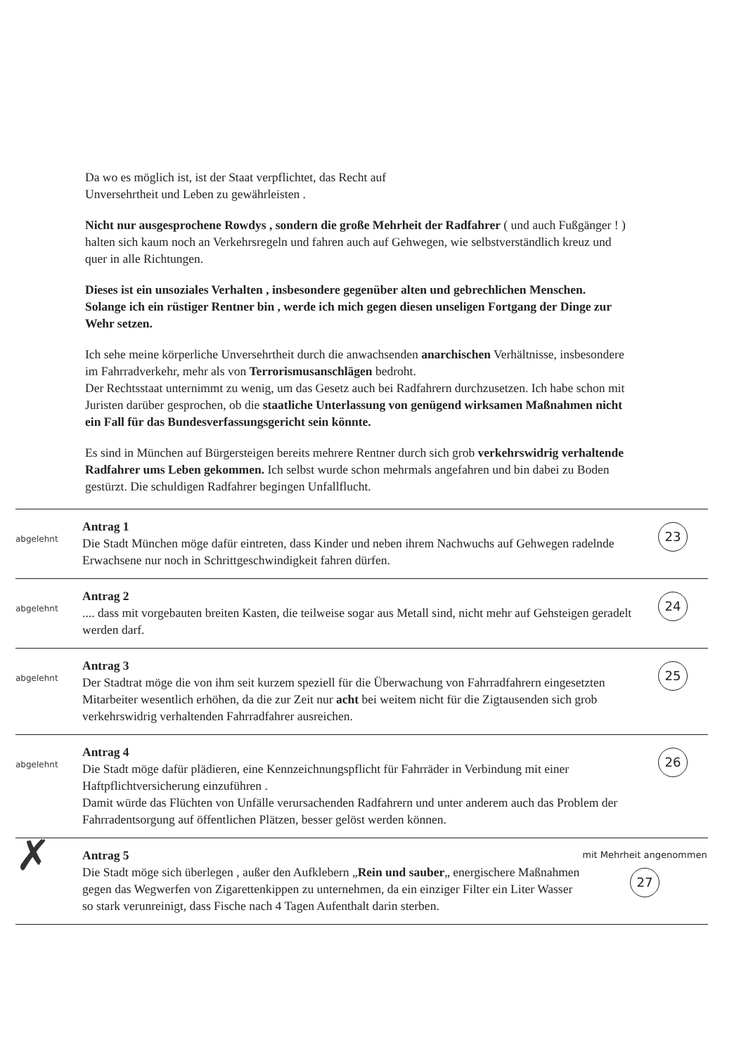Da wo es möglich ist, ist der Staat verpflichtet, das Recht auf
Unversehrtheit und Leben zu gewährleisten .
Nicht nur ausgesprochene Rowdys , sondern die große Mehrheit der Radfahrer ( und auch Fußgänger ! ) halten sich kaum noch an Verkehrsregeln und fahren auch auf Gehwegen, wie selbstverständlich kreuz und quer in alle Richtungen.
Dieses ist ein unsoziales Verhalten , insbesondere gegenüber alten und gebrechlichen Menschen.
Solange ich ein rüstiger Rentner bin , werde ich mich gegen diesen unseligen Fortgang der Dinge zur Wehr setzen.
Ich sehe meine körperliche Unversehrtheit durch die anwachsenden anarchischen Verhältnisse, insbesondere im Fahrradverkehr, mehr als von Terrorismusanschlägen bedroht.
Der Rechtsstaat unternimmt zu wenig, um das Gesetz auch bei Radfahrern durchzusetzen. Ich habe schon mit Juristen darüber gesprochen, ob die staatliche Unterlassung von genügend wirksamen Maßnahmen nicht ein Fall für das Bundesverfassungsgericht sein könnte.
Es sind in München auf Bürgersteigen bereits mehrere Rentner durch sich grob verkehrswidrig verhaltende Radfahrer ums Leben gekommen. Ich selbst wurde schon mehrmals angefahren und bin dabei zu Boden gestürzt. Die schuldigen Radfahrer begingen Unfallflucht.
abgelehnt
Antrag 1
Die Stadt München möge dafür eintreten, dass Kinder und neben ihrem Nachwuchs auf Gehwegen radelnde Erwachsene nur noch in Schrittgeschwindigkeit fahren dürfen.
23
abgelehnt
Antrag 2
.... dass mit vorgebauten breiten Kasten, die teilweise sogar aus Metall sind, nicht mehr auf Gehsteigen geradelt werden darf.
24
abgelehnt
Antrag 3
Der Stadtrat möge die von ihm seit kurzem speziell für die Überwachung von Fahrradfahrern eingesetzten Mitarbeiter wesentlich erhöhen, da die zur Zeit nur acht bei weitem nicht für die Zigtausenden sich grob verkehrswidrig verhaltenden Fahrradfahrer ausreichen.
25
abgelehnt
Antrag 4
Die Stadt möge dafür plädieren, eine Kennzeichnungspflicht für Fahrräder in Verbindung mit einer Haftpflichtversicherung einzuführen .
Damit würde das Flüchten von Unfälle verursachenden Radfahrern und unter anderem auch das Problem der Fahrradentsorgung auf öffentlichen Plätzen, besser gelöst werden können.
26
✗
Antrag 5
Die Stadt möge sich überlegen , außer den Aufklebern „Rein und sauber„ energischere Maßnahmen gegen das Wegwerfen von Zigarettenkippen zu unternehmen, da ein einziger Filter ein Liter Wasser so stark verunreinigt, dass Fische nach 4 Tagen Aufenthalt darin sterben.
mit Mehrheit angenommen
27